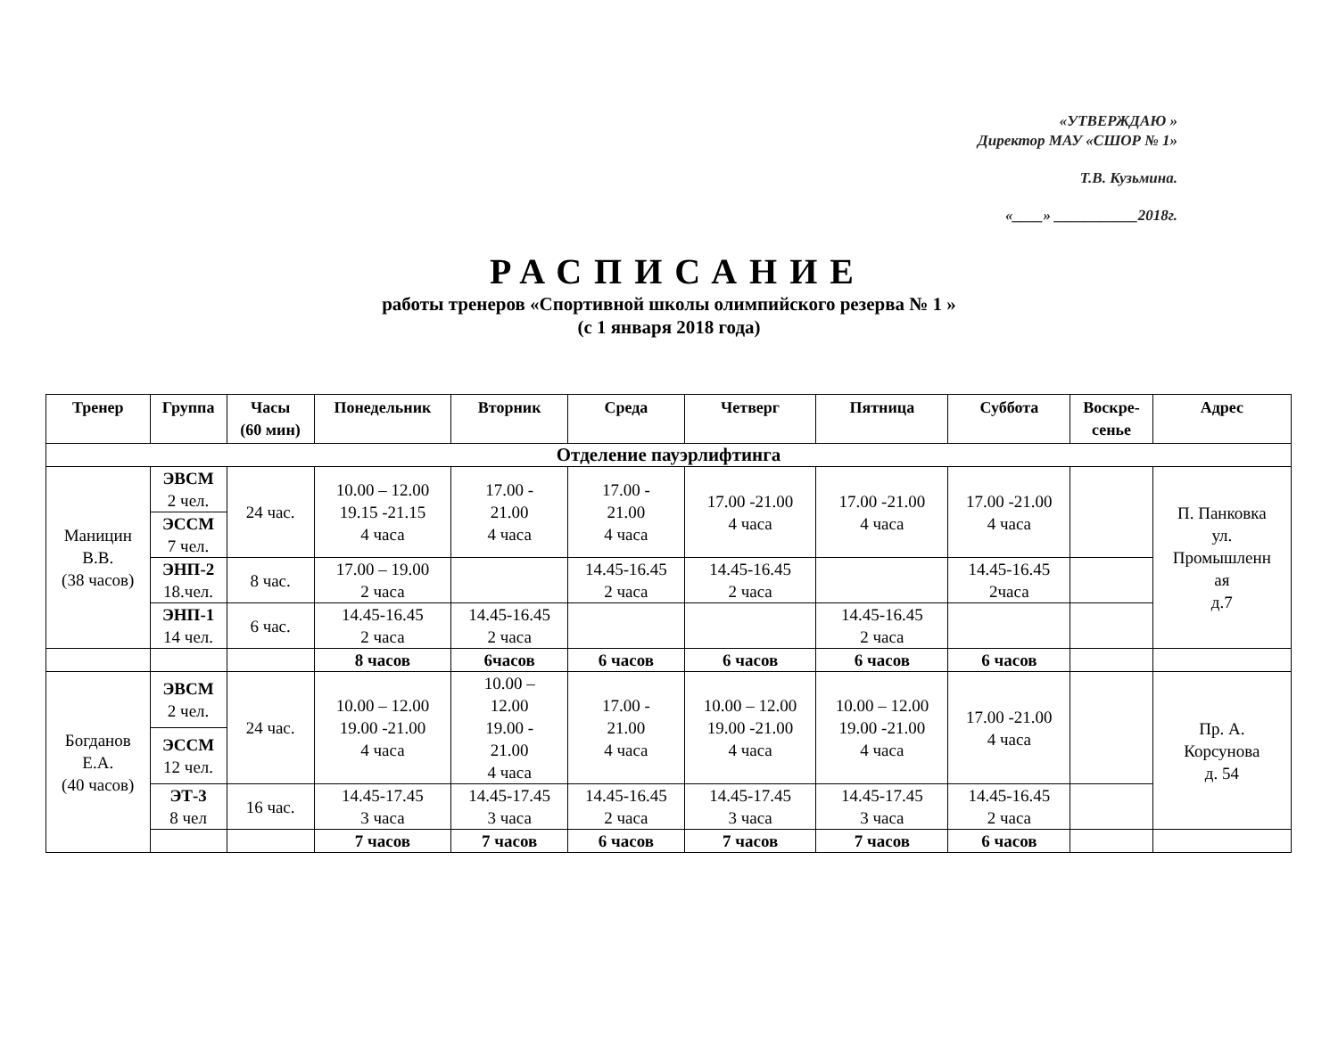«УТВЕРЖДАЮ »
Директор МАУ «СШОР № 1»
Т.В. Кузьмина.
«____» ___________2018г.
РАСПИСАНИЕ
работы тренеров «Спортивной школы олимпийского резерва № 1 »
(с 1 января 2018 года)
| Тренер | Группа | Часы (60 мин) | Понедельник | Вторник | Среда | Четверг | Пятница | Суббота | Воскре- сенье | Адрес |
| --- | --- | --- | --- | --- | --- | --- | --- | --- | --- | --- |
| Отделение пауэрлифтинга | | | | | | | | | | |
| Маницин В.В. (38 часов) | ЭВСМ 2 чел. | 24 час. | 10.00 – 12.00 19.15 -21.15 4 часа | 17.00 - 21.00 4 часа | 17.00 - 21.00 4 часа | 17.00 -21.00 4 часа | 17.00 -21.00 4 часа | 17.00 -21.00 4 часа | | П. Панковка ул. Промышленн ая д.7 |
| | ЭССМ 7 чел. | | | | | | | | | |
| | ЭНП-2 18.чел. | 8 час. | 17.00 – 19.00 2 часа | | 14.45-16.45 2 часа | 14.45-16.45 2 часа | | 14.45-16.45 2часа | | |
| | ЭНП-1 14 чел. | 6 час. | 14.45-16.45 2 часа | 14.45-16.45 2 часа | | | 14.45-16.45 2 часа | | | |
| | | | 8 часов | 6часов | 6 часов | 6 часов | 6 часов | 6 часов | | |
| Богданов Е.А. (40 часов) | ЭВСМ 2 чел. | 24 час. | 10.00 – 12.00 19.00 -21.00 4 часа | 10.00 – 12.00 19.00 - 21.00 4 часа | 17.00 - 21.00 4 часа | 10.00 – 12.00 19.00 -21.00 4 часа | 10.00 – 12.00 19.00 -21.00 4 часа | 17.00 -21.00 4 часа | | Пр. А. Корсунова д. 54 |
| | ЭССМ 12 чел. | | | | | | | | | |
| | ЭТ-3 8 чел | 16 час. | 14.45-17.45 3 часа | 14.45-17.45 3 часа | 14.45-16.45 2 часа | 14.45-17.45 3 часа | 14.45-17.45 3 часа | 14.45-16.45 2 часа | | |
| | | | 7 часов | 7 часов | 6 часов | 7 часов | 7 часов | 6 часов | | |